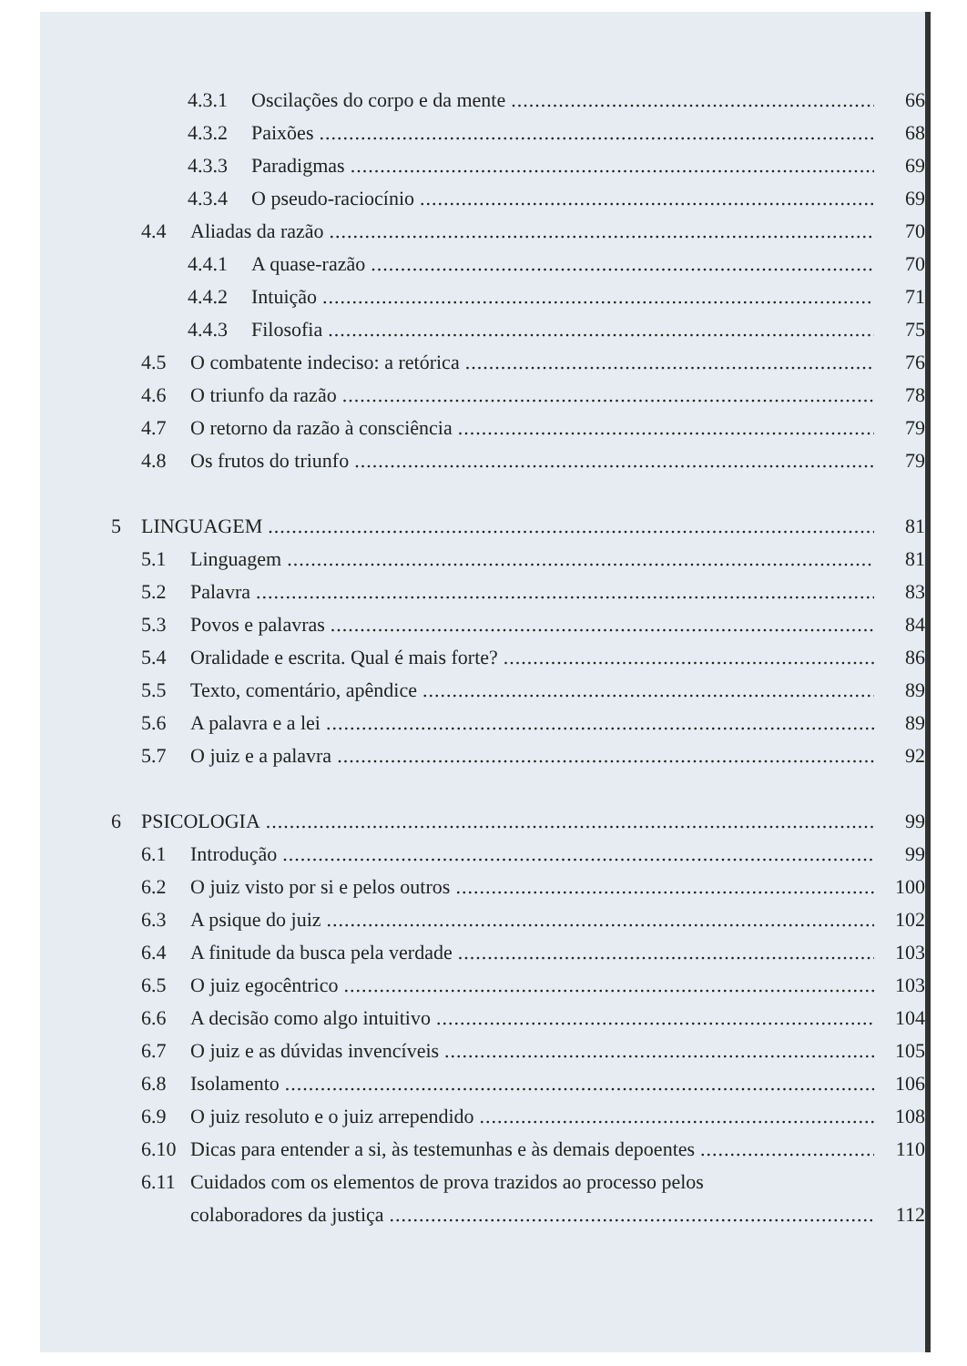4.3.1 Oscilações do corpo e da mente 66
4.3.2 Paixões 68
4.3.3 Paradigmas 69
4.3.4 O pseudo-raciocínio 69
4.4 Aliadas da razão 70
4.4.1 A quase-razão 70
4.4.2 Intuição 71
4.4.3 Filosofia 75
4.5 O combatente indeciso: a retórica 76
4.6 O triunfo da razão 78
4.7 O retorno da razão à consciência 79
4.8 Os frutos do triunfo 79
5 LINGUAGEM 81
5.1 Linguagem 81
5.2 Palavra 83
5.3 Povos e palavras 84
5.4 Oralidade e escrita. Qual é mais forte? 86
5.5 Texto, comentário, apêndice 89
5.6 A palavra e a lei 89
5.7 O juiz e a palavra 92
6 PSICOLOGIA 99
6.1 Introdução 99
6.2 O juiz visto por si e pelos outros 100
6.3 A psique do juiz 102
6.4 A finitude da busca pela verdade 103
6.5 O juiz egocêntrico 103
6.6 A decisão como algo intuitivo 104
6.7 O juiz e as dúvidas invencíveis 105
6.8 Isolamento 106
6.9 O juiz resoluto e o juiz arrependido 108
6.10 Dicas para entender a si, às testemunhas e às demais depoentes 110
6.11 Cuidados com os elementos de prova trazidos ao processo pelos
colaboradores da justiça 112